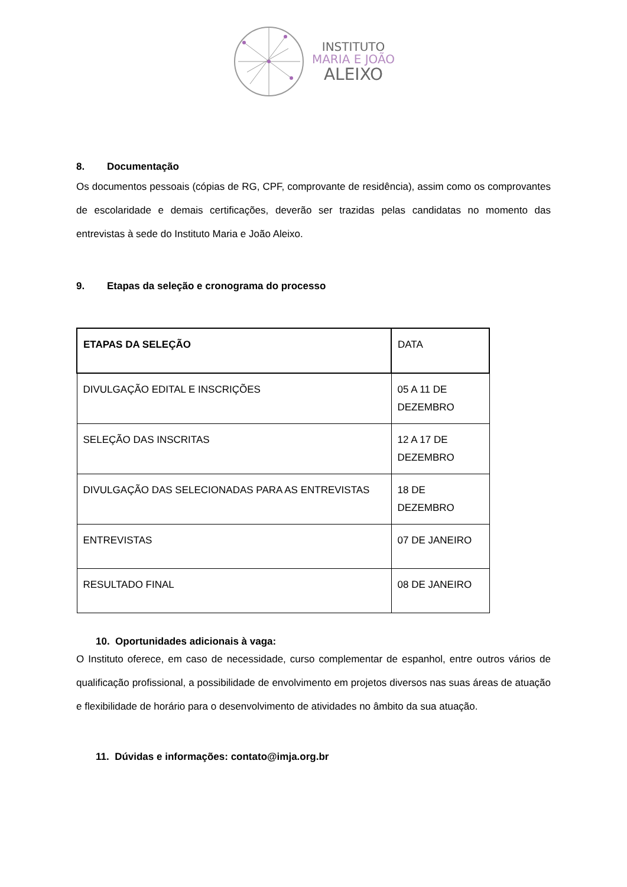INSTITUTO
MARIA E JOÃO
ALEIXO
8. Documentação
Os documentos pessoais (cópias de RG, CPF, comprovante de residência), assim como os comprovantes de escolaridade e demais certificações, deverão ser trazidas pelas candidatas no momento das entrevistas à sede do Instituto Maria e João Aleixo.
9. Etapas da seleção e cronograma do processo
| ETAPAS DA SELEÇÃO | DATA |
| --- | --- |
| DIVULGAÇÃO EDITAL E INSCRIÇÕES | 05 A 11 DE DEZEMBRO |
| SELEÇÃO DAS INSCRITAS | 12 A 17 DE DEZEMBRO |
| DIVULGAÇÃO DAS SELECIONADAS PARA AS ENTREVISTAS | 18 DE DEZEMBRO |
| ENTREVISTAS | 07 DE JANEIRO |
| RESULTADO FINAL | 08 DE JANEIRO |
10. Oportunidades adicionais à vaga:
O Instituto oferece, em caso de necessidade, curso complementar de espanhol, entre outros vários de qualificação profissional, a possibilidade de envolvimento em projetos diversos nas suas áreas de atuação e flexibilidade de horário para o desenvolvimento de atividades no âmbito da sua atuação.
11. Dúvidas e informações: contato@imja.org.br